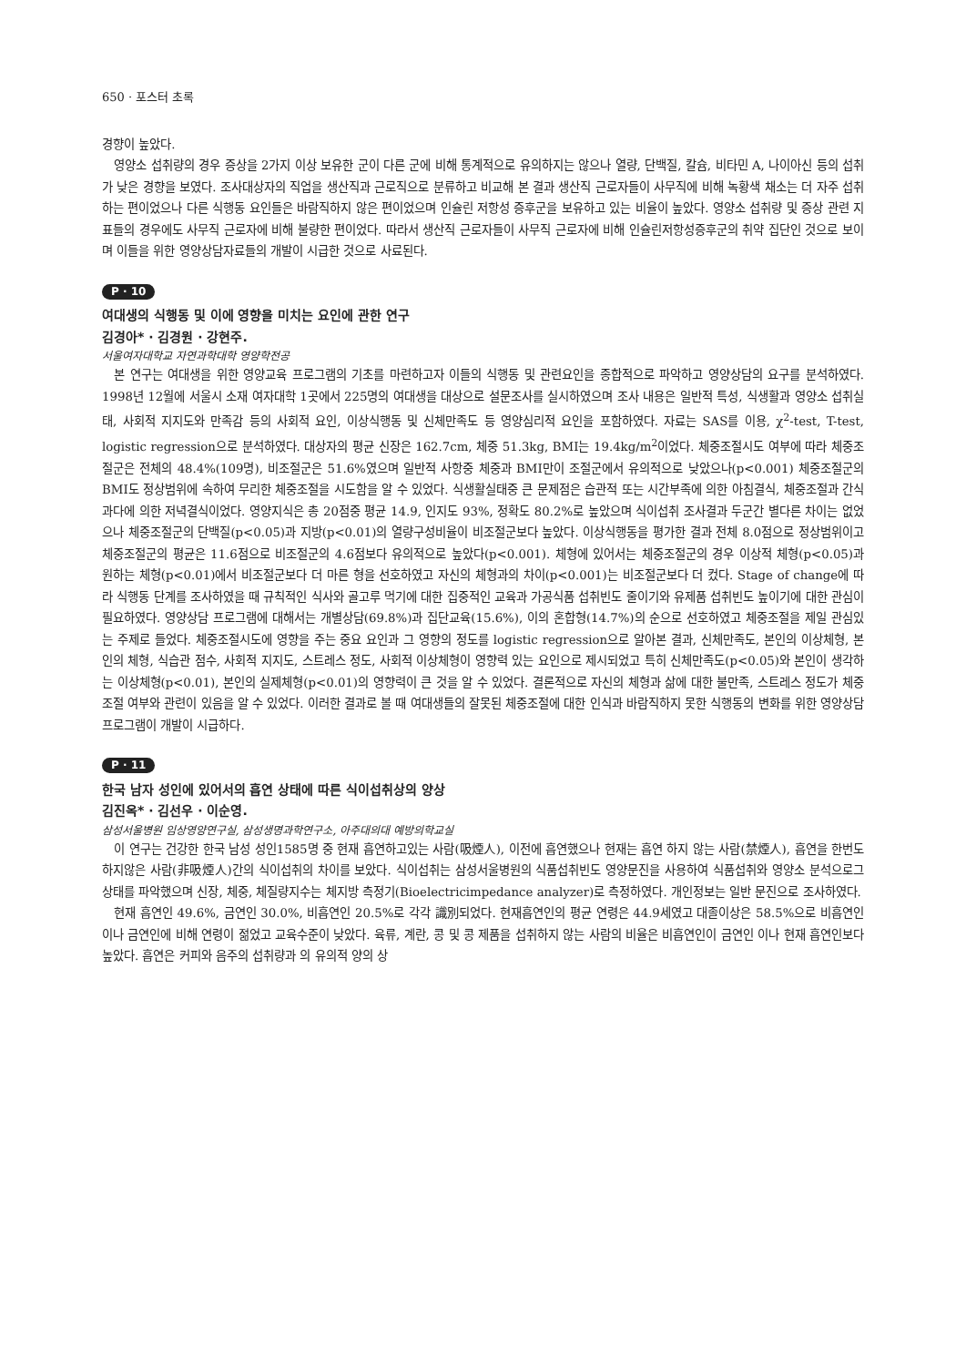650 · 포스터 초록
경향이 높았다.
영양소 섭취량의 경우 증상을 2가지 이상 보유한 군이 다른 군에 비해 통계적으로 유의하지는 않으나 열량, 단백질, 칼슘, 비타민 A, 나이아신 등의 섭취가 낮은 경향을 보였다. 조사대상자의 직업을 생산직과 근로직으로 분류하고 비교해 본 결과 생산직 근로자들이 사무직에 비해 녹황색 채소는 더 자주 섭취하는 편이었으나 다른 식행동 요인들은 바람직하지 않은 편이었으며 인슐린 저항성 증후군을 보유하고 있는 비율이 높았다. 영양소 섭취량 및 증상 관련 지표들의 경우에도 사무직 근로자에 비해 불량한 편이었다. 따라서 생산직 근로자들이 사무직 근로자에 비해 인슐린저항성증후군의 취약 집단인 것으로 보이며 이들을 위한 영양상담자료들의 개발이 시급한 것으로 사료된다.
P · 10
여대생의 식행동 및 이에 영향을 미치는 요인에 관한 연구
김경아* · 김경원 · 강현주.
서울여자대학교 자연과학대학 영양학전공
본 연구는 여대생을 위한 영양교육 프로그램의 기초를 마련하고자 이들의 식행동 및 관련요인을 종합적으로 파악하고 영양상담의 요구를 분석하였다. 1998년 12월에 서울시 소재 여자대학 1곳에서 225명의 여대생을 대상으로 설문조사를 실시하였으며 조사 내용은 일반적 특성, 식생활과 영양소 섭취실태, 사회적 지지도와 만족감 등의 사회적 요인, 이상식행동 및 신체만족도 등 영양심리적 요인을 포함하였다. 자료는 SAS를 이용, χ<sup>2</sup>-test, T-test, logistic regression으로 분석하였다. 대상자의 평균 신장은 162.7cm, 체중 51.3kg, BMI는 19.4kg/m<sup>2</sup>이었다. 체중조절시도 여부에 따라 체중조절군은 전체의 48.4%(109명), 비조절군은 51.6%였으며 일반적 사항중 체중과 BMI만이 조절군에서 유의적으로 낮았으나(p<0.001) 체중조절군의 BMI도 정상범위에 속하여 무리한 체중조절을 시도함을 알 수 있었다. 식생활실태중 큰 문제점은 습관적 또는 시간부족에 의한 아침결식, 체중조절과 간식과다에 의한 저녁결식이었다. 영양지식은 총 20점중 평균 14.9, 인지도 93%, 정확도 80.2%로 높았으며 식이섭취 조사결과 두군간 별다른 차이는 없었으나 체중조절군의 단백질(p<0.05)과 지방(p<0.01)의 열량구성비율이 비조절군보다 높았다. 이상식행동을 평가한 결과 전체 8.0점으로 정상범위이고 체중조절군의 평균은 11.6점으로 비조절군의 4.6점보다 유의적으로 높았다(p<0.001). 체형에 있어서는 체중조절군의 경우 이상적 체형(p<0.05)과 원하는 체형(p<0.01)에서 비조절군보다 더 마른 형을 선호하였고 자신의 체형과의 차이(p<0.001)는 비조절군보다 더 컸다. Stage of change에 따라 식행동 단계를 조사하였을 때 규칙적인 식사와 골고루 먹기에 대한 집중적인 교육과 가공식품 섭취빈도 줄이기와 유제품 섭취빈도 높이기에 대한 관심이 필요하였다. 영양상담 프로그램에 대해서는 개별상담(69.8%)과 집단교육(15.6%), 이의 혼합형(14.7%)의 순으로 선호하였고 체중조절을 제일 관심있는 주제로 들었다. 체중조절시도에 영향을 주는 중요 요인과 그 영향의 정도를 logistic regression으로 알아본 결과, 신체만족도, 본인의 이상체형, 본인의 체형, 식습관 점수, 사회적 지지도, 스트레스 정도, 사회적 이상체형이 영향력 있는 요인으로 제시되었고 특히 신체만족도(p<0.05)와 본인이 생각하는 이상체형(p<0.01), 본인의 실제체형(p<0.01)의 영향력이 큰 것을 알 수 있었다. 결론적으로 자신의 체형과 삶에 대한 불만족, 스트레스 정도가 체중조절 여부와 관련이 있음을 알 수 있었다. 이러한 결과로 볼 때 여대생들의 잘못된 체중조절에 대한 인식과 바람직하지 못한 식행동의 변화를 위한 영양상담 프로그램이 개발이 시급하다.
P · 11
한국 남자 성인에 있어서의 흡연 상태에 따른 식이섭취상의 양상
김진옥* · 김선우 · 이순영.
삼성서울병원 임상영양연구실, 삼성생명과학연구소, 아주대의대 예방의학교실
이 연구는 건강한 한국 남성 성인1585명 중 현재 흡연하고있는 사람(吸煙人), 이전에 흡연했으나 현재는 흡연 하지 않는 사람(禁煙人), 흡연을 한번도 하지않은 사람(非吸煙人)간의 식이섭취의 차이를 보았다. 식이섭취는 삼성서울병원의 식품섭취빈도 영양문진을 사용하여 식품섭취와 영양소 분석으로그 상태를 파악했으며 신장, 체중, 체질량지수는 체지방 측정기(Bioelectricimpedance analyzer)로 측정하였다. 개인정보는 일반 문진으로 조사하였다.
현재 흡연인 49.6%, 금연인 30.0%, 비흡연인 20.5%로 각각 識別되었다. 현재흡연인의 평균 연령은 44.9세였고 대졸이상은 58.5%으로 비흡연인이나 금연인에 비해 연령이 젊었고 교육수준이 낮았다. 육류, 계란, 콩 및 콩 제품을 섭취하지 않는 사람의 비율은 비흡연인이 금연인 이나 현재 흡연인보다 높았다. 흡연은 커피와 음주의 섭취량과 의 유의적 양의 상